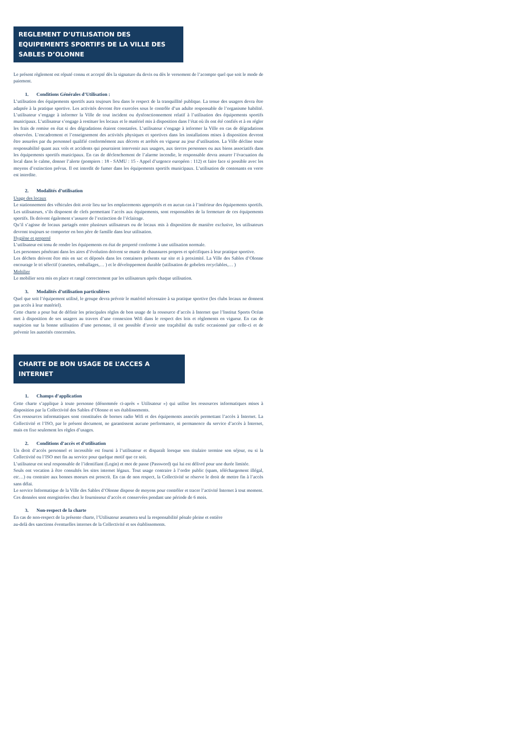REGLEMENT D’UTILISATION DES EQUIPEMENTS SPORTIFS DE LA VILLE DES SABLES D’OLONNE
Le présent règlement est réputé connu et accepté dès la signature du devis ou dès le versement de l’acompte quel que soit le mode de paiement.
1. Conditions Générales d’Utilisation :
L’utilisation des équipements sportifs aura toujours lieu dans le respect de la tranquillité publique. La tenue des usagers devra être adaptée à la pratique sportive. Les activités devront être exercées sous le contrôle d’un adulte responsable de l’organisme habilité. L’utilisateur s’engage à informer la Ville de tout incident ou dysfonctionnement relatif à l’utilisation des équipements sportifs municipaux. L’utilisateur s’engage à restituer les locaux et le matériel mis à disposition dans l’état où ils ont été confiés et à en régler les frais de remise en état si des dégradations étaient constatées. L’utilisateur s’engage à informer la Ville en cas de dégradations observées. L’encadrement et l’enseignement des activités physiques et sportives dans les installations mises à disposition devront être assurées par du personnel qualifié conformément aux décrets et arrêtés en vigueur au jour d’utilisation. La Ville décline toute responsabilité quant aux vols et accidents qui pourraient intervenir aux usagers, aux tierces personnes ou aux biens associatifs dans les équipements sportifs municipaux. En cas de déclenchement de l’alarme incendie, le responsable devra assurer l’évacuation du local dans le calme, donner l’alerte (pompiers : 18 - SAMU : 15 - Appel d’urgence européen : 112) et faire face si possible avec les moyens d’extinction prévus. Il est interdit de fumer dans les équipements sportifs municipaux. L’utilisation de contenants en verre est interdite.
2. Modalités d’utilisation
Usage des locaux
Le stationnement des véhicules doit avoir lieu sur les emplacements appropriés et en aucun cas à l’intérieur des équipements sportifs.
Les utilisateurs, s’ils disposent de clefs permettant l’accès aux équipements, sont responsables de la fermeture de ces équipements sportifs. Ils doivent également s’assurer de l’extinction de l’éclairage.
Qu’il s’agisse de locaux partagés entre plusieurs utilisateurs ou de locaux mis à disposition de manière exclusive, les utilisateurs devront toujours se comporter en bon père de famille dans leur utilisation.
Hygiène et propreté
L’utilisateur est tenu de rendre les équipements en état de propreté conforme à une utilisation normale.
Les personnes pénétrant dans les aires d’évolution doivent se munir de chaussures propres et spécifiques à leur pratique sportive.
Les déchets doivent être mis en sac et déposés dans les containers présents sur site et à proximité. La Ville des Sables d’Olonne encourage le tri sélectif (canettes, emballages,… ) et le développement durable (utilisation de gobelets recyclables,… )
Mobilier
Le mobilier sera mis en place et rangé correctement par les utilisateurs après chaque utilisation.
3. Modalités d’utilisation particulières
Quel que soit l’équipement utilisé, le groupe devra prévoir le matériel nécessaire à sa pratique sportive (les clubs locaux ne donnent pas accès à leur matériel).
Cette charte a pour but de définir les principales règles de bon usage de la ressource d’accès à Internet que l’Institut Sports Océan met à disposition de ses usagers au travers d’une connexion Wifi dans le respect des lois et règlements en vigueur. En cas de suspicion sur la bonne utilisation d’une personne, il est possible d’avoir une traçabilité du trafic occasionné par celle-ci et de prévenir les autorités concernées.
CHARTE DE BON USAGE DE L’ACCES A INTERNET
1. Champs d’application
Cette charte s’applique à toute personne (dénommée ci-après « Utilisateur ») qui utilise les ressources informatiques mises à disposition par la Collectivité des Sables d’Olonne et ses établissements.
Ces ressources informatiques sont constituées de bornes radio Wifi et des équipements associés permettant l’accès à Internet. La Collectivité et l’ISO, par le présent document, ne garantissent aucune performance, ni permanence du service d’accès à Internet, mais en fixe seulement les règles d’usages.
2. Conditions d’accès et d’utilisation
Un droit d’accès personnel et incessible est fourni à l’utilisateur et disparaît lorsque son titulaire termine son séjour, ou si la Collectivité ou l’ISO met fin au service pour quelque motif que ce soit.
L’utilisateur est seul responsable de l’identifiant (Login) et mot de passe (Password) qui lui est délivré pour une durée limitée.
Seuls ont vocation à être consultés les sites internet légaux. Tout usage contraire à l’ordre public (spam, téléchargement illégal, etc…) ou contraire aux bonnes moeurs est proscrit. En cas de non respect, la Collectivité se réserve le droit de mettre fin à l’accès sans délai.
Le service Informatique de la Ville des Sables d’Olonne dispose de moyens pour contrôler et tracer l’activité Internet à tout moment. Ces données sont enregistrées chez le fournisseur d’accès et conservées pendant une période de 6 mois.
3. Non-respect de la charte
En cas de non-respect de la présente charte, l’Utilisateur assumera seul la responsabilité pénale pleine et entière
au-delà des sanctions éventuelles internes de la Collectivité et ses établissements.